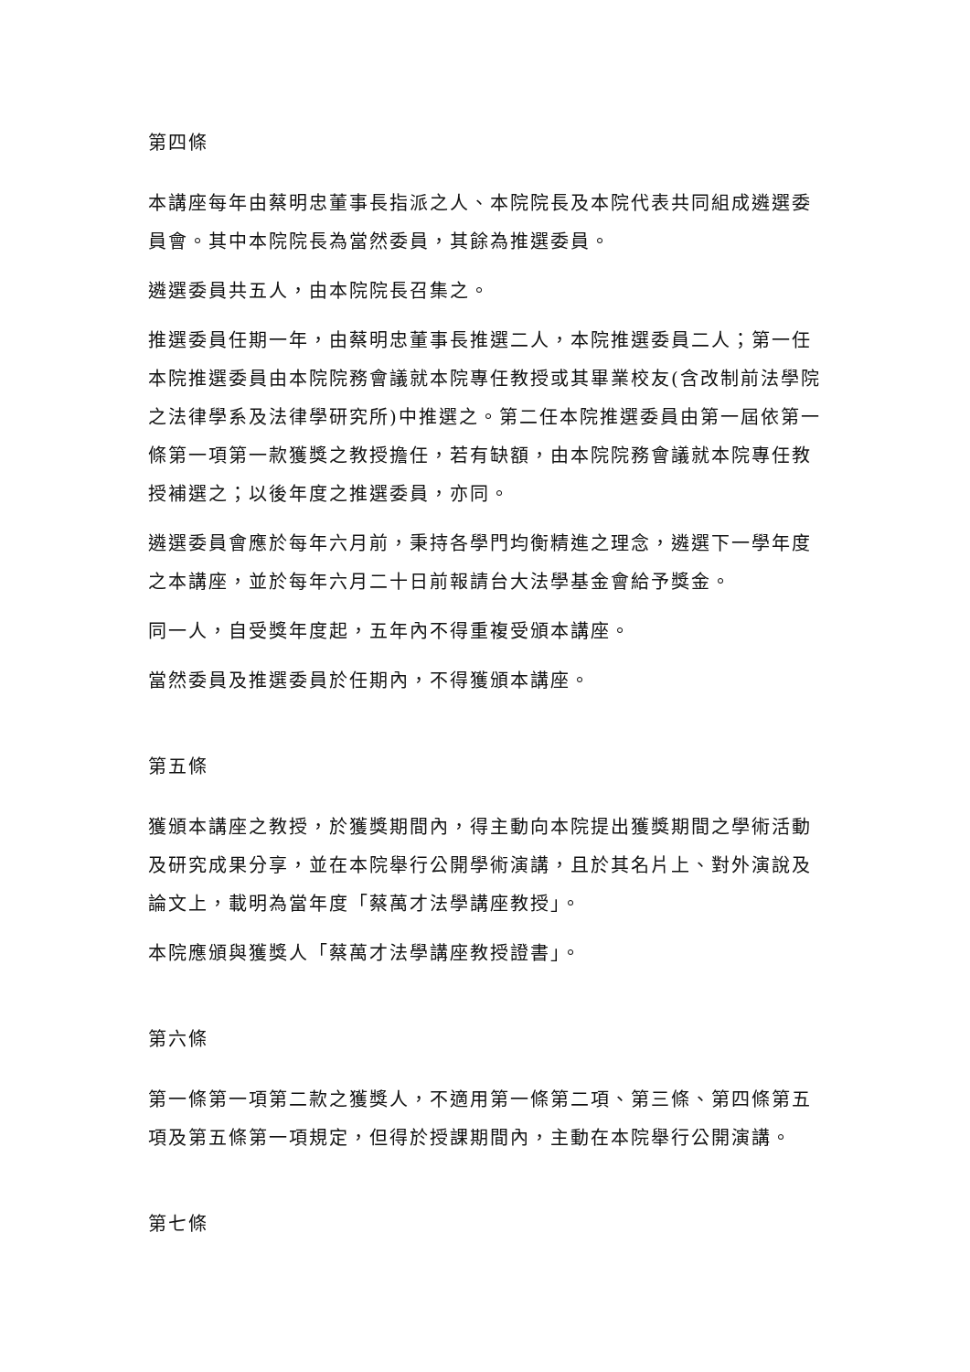第四條
本講座每年由蔡明忠董事長指派之人、本院院長及本院代表共同組成遴選委員會。其中本院院長為當然委員，其餘為推選委員。
遴選委員共五人，由本院院長召集之。
推選委員任期一年，由蔡明忠董事長推選二人，本院推選委員二人；第一任本院推選委員由本院院務會議就本院專任教授或其畢業校友(含改制前法學院之法律學系及法律學研究所)中推選之。第二任本院推選委員由第一屆依第一條第一項第一款獲獎之教授擔任，若有缺額，由本院院務會議就本院專任教授補選之；以後年度之推選委員，亦同。
遴選委員會應於每年六月前，秉持各學門均衡精進之理念，遴選下一學年度之本講座，並於每年六月二十日前報請台大法學基金會給予獎金。
同一人，自受獎年度起，五年內不得重複受頒本講座。
當然委員及推選委員於任期內，不得獲頒本講座。
第五條
獲頒本講座之教授，於獲獎期間內，得主動向本院提出獲獎期間之學術活動及研究成果分享，並在本院舉行公開學術演講，且於其名片上、對外演說及論文上，載明為當年度「蔡萬才法學講座教授」。
本院應頒與獲獎人「蔡萬才法學講座教授證書」。
第六條
第一條第一項第二款之獲獎人，不適用第一條第二項、第三條、第四條第五項及第五條第一項規定，但得於授課期間內，主動在本院舉行公開演講。
第七條